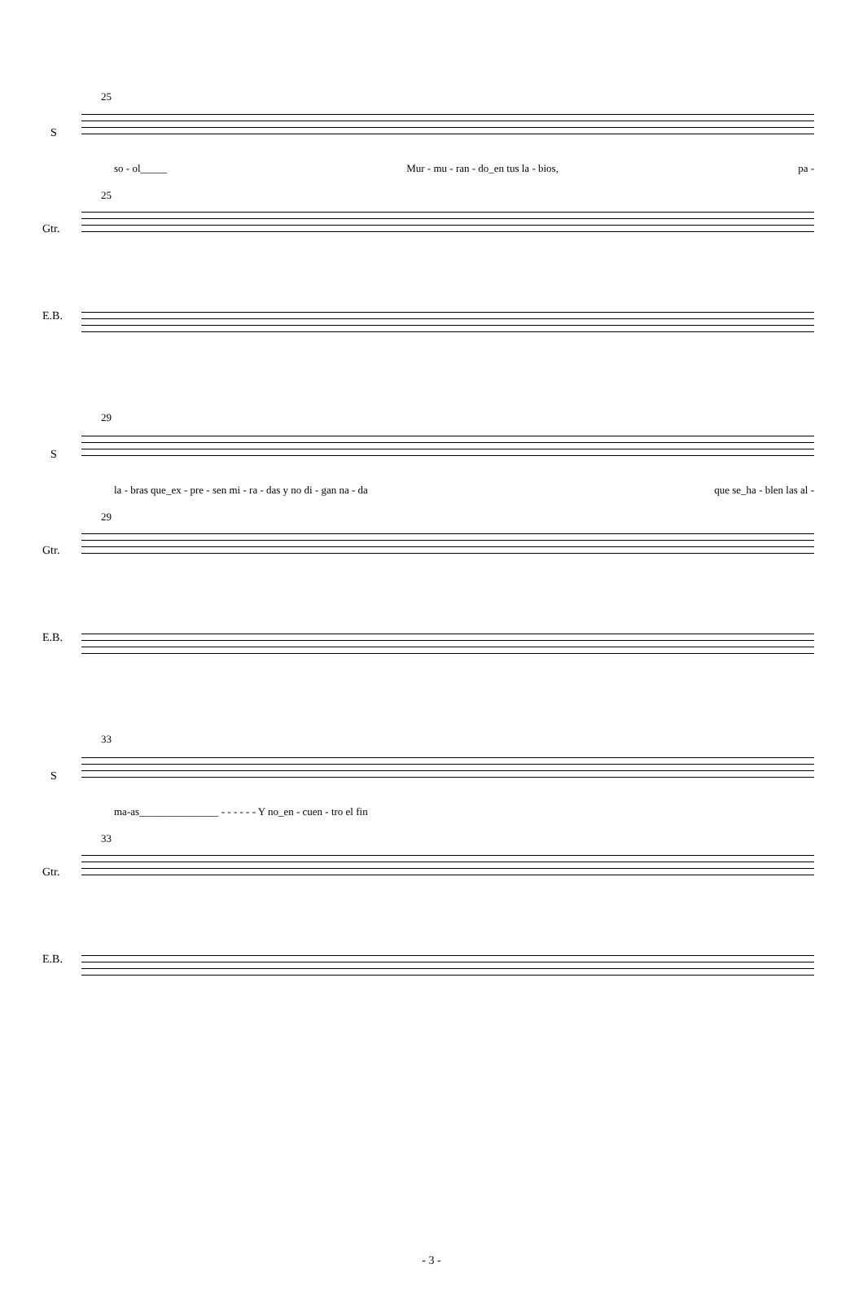25
S
so - ol_____ Mur - mu - ran - do_en tus la - bios, pa -
25
Gtr.
E.B.
29
S
la - bras que_ex - pre - sen mi - ra - das y no di - gan na - da que se_ha - blen las al -
29
Gtr.
E.B.
33
S
ma-as_______________ - - - - - - Y no_en - cuen - tro el fin
33
Gtr.
E.B.
- 3 -